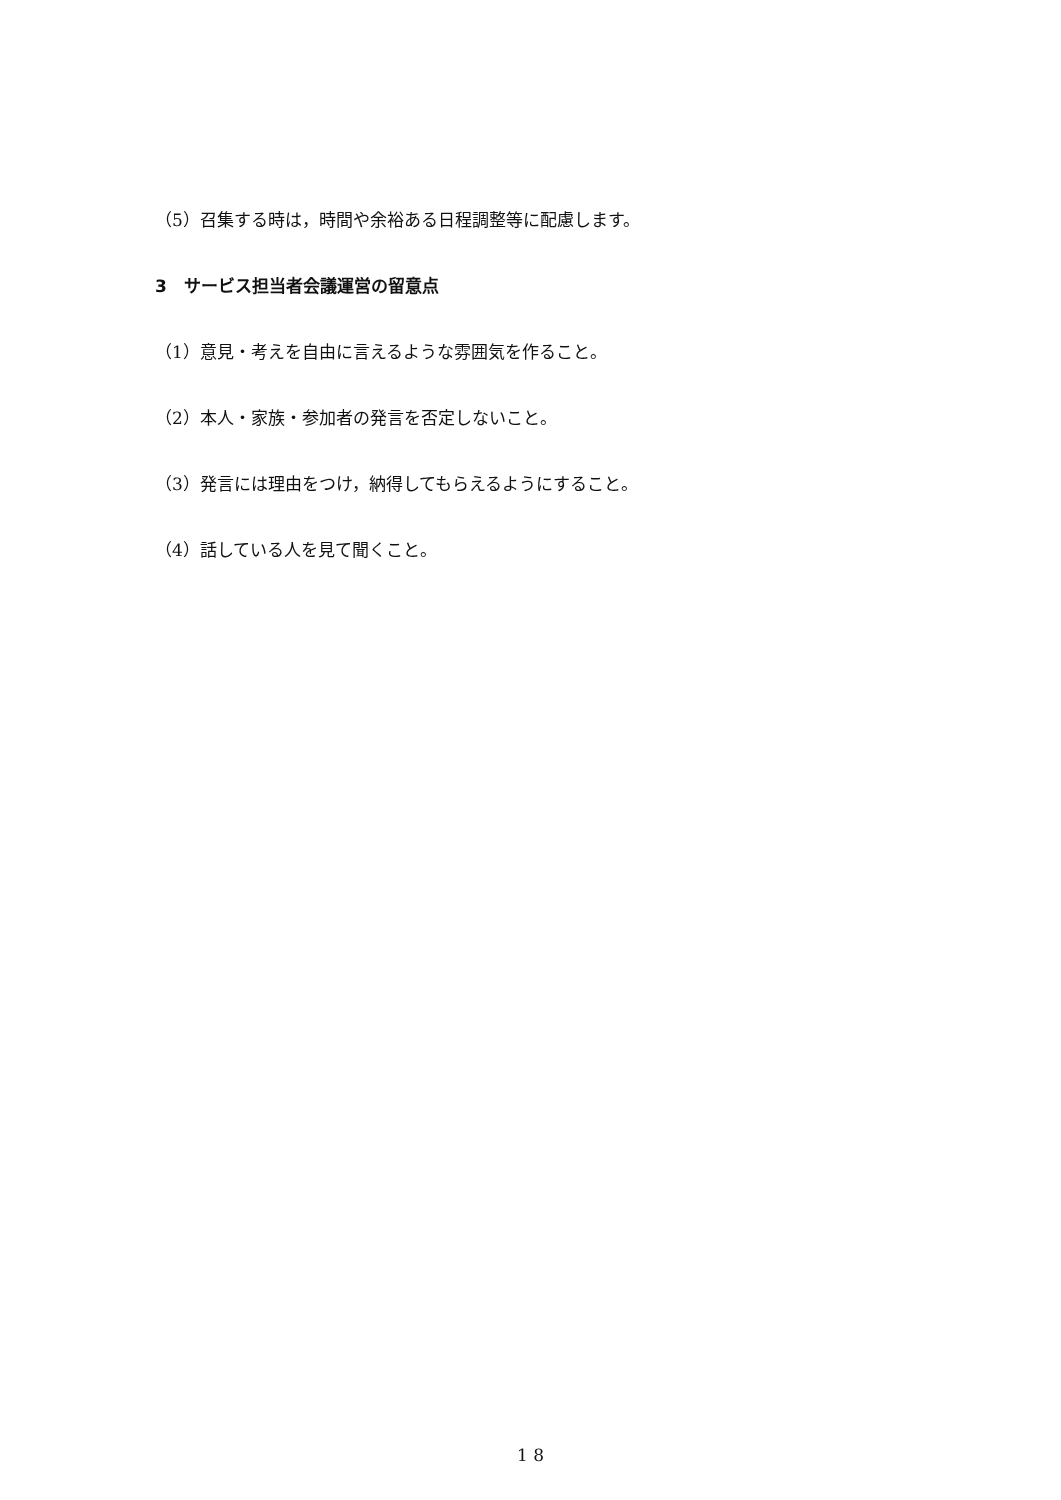（5）召集する時は，時間や余裕ある日程調整等に配慮します。
3　サービス担当者会議運営の留意点
（1）意見・考えを自由に言えるような雰囲気を作ること。
（2）本人・家族・参加者の発言を否定しないこと。
（3）発言には理由をつけ，納得してもらえるようにすること。
（4）話している人を見て聞くこと。
1 8